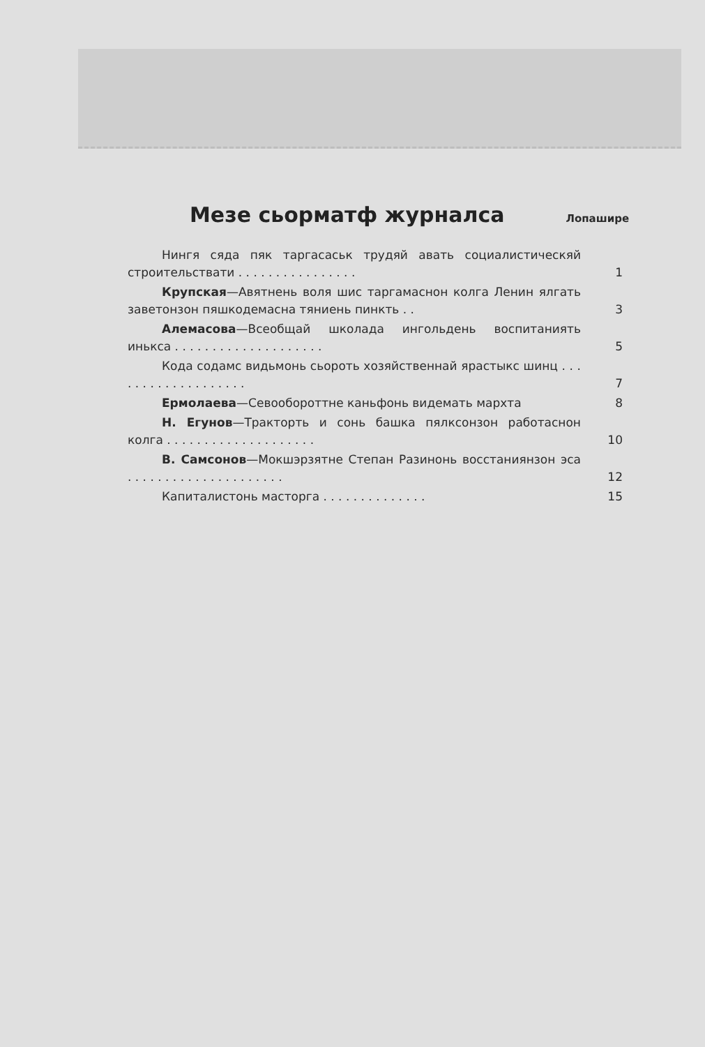Мезе сьорматф журналса
Лопашире
Нингя сяда пяк таргасаськ трудяй авать социалистическяй строительствати . . . . . . . . . . . . . . . .
1
Крупская—Авятнень воля шис таргамаснон колга Ленин ялгать заветонзон пяшкодемасна тяниень пинкть . .
3
Алемасова—Всеобщай школада ингольдень воспитаниять инькса . . . . . . . . . . . . . . . . . . . .
5
Кода содамс видьмонь сьороть хозяйственнай ярастыкс шинц . . . . . . . . . . . . . . . . . . .
7
Ермолаева—Севообороттне каньфонь видемать мархта 8
Н. Егунов—Тракторть и сонь башка пялксонзон работаснон колга . . . . . . . . . . . . . . . . . . . .
10
В. Самсонов—Мокшэрзятне Степан Разинонь восстаниянзон эса . . . . . . . . . . . . . . . . . . . . .
12
Капиталистонь масторга . . . . . . . . . . . . . . 15